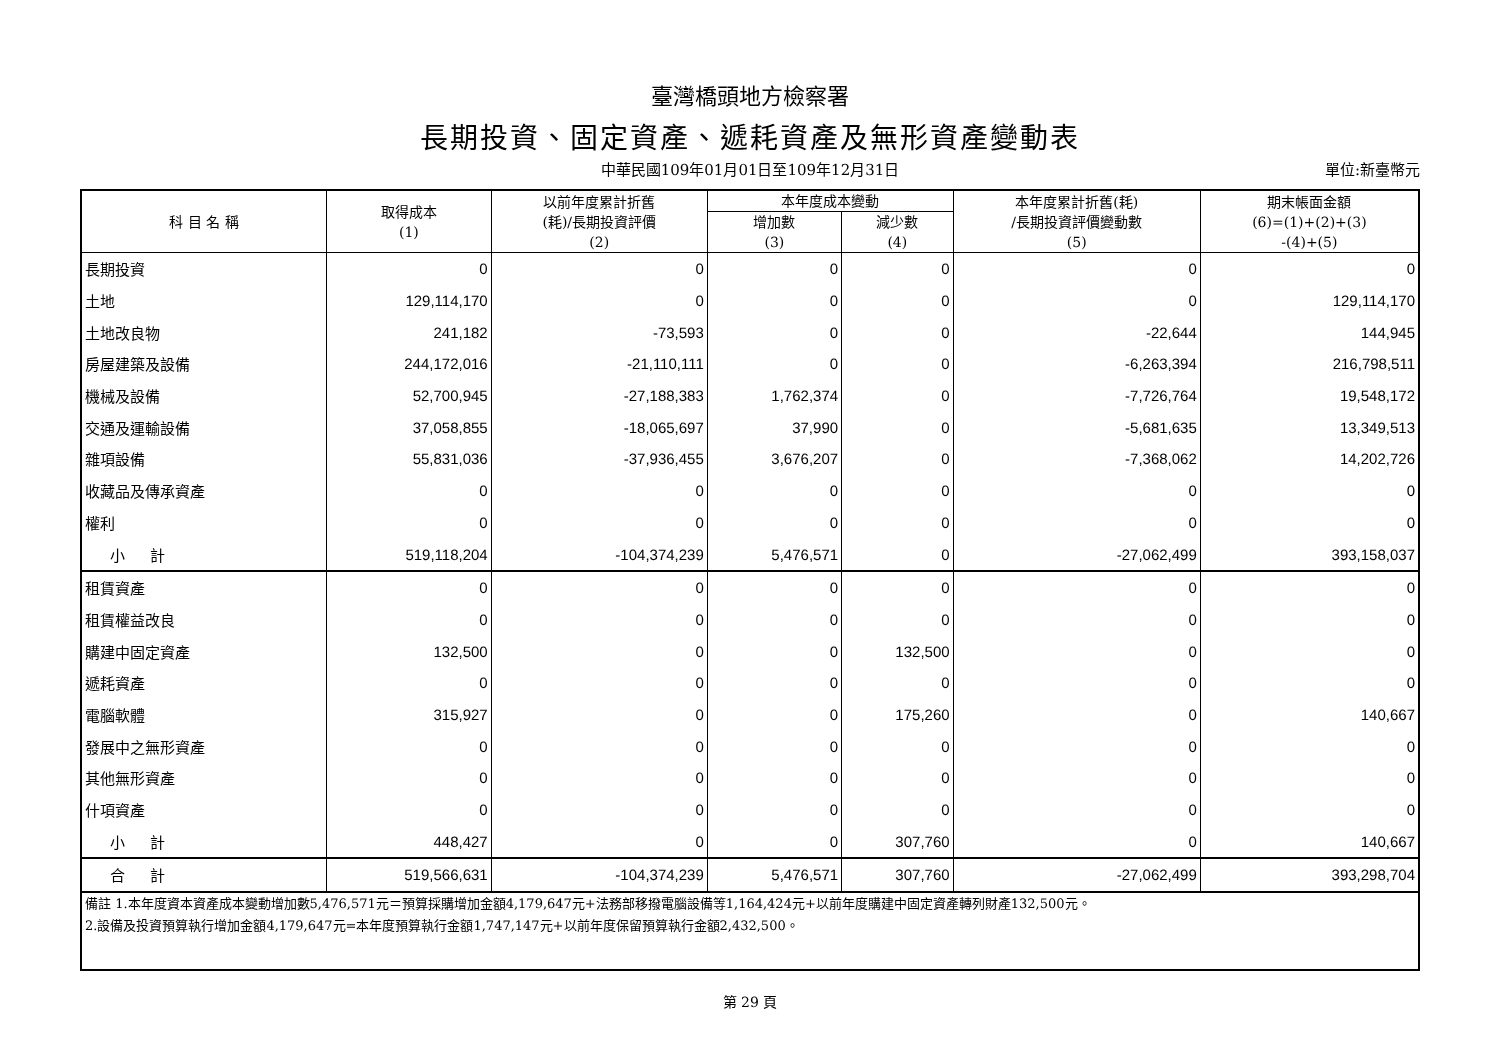臺灣橋頭地方檢察署
長期投資、固定資產、遞耗資產及無形資產變動表
中華民國109年01月01日至109年12月31日 單位:新臺幣元
| 科 目 名 稱 | 取得成本 (1) | 以前年度累計折舊 (耗)/長期投資評價 (2) | 本年度成本變動 | | 本年度累計折舊(耗) /長期投資評價變動數 (5) | 期末帳面金額 (6)=(1)+(2)+(3) -(4)+(5) |
| --- | --- | --- | --- | --- | --- | --- |
| | | | 增加數 (3) | 減少數 (4) | | |
| 長期投資 | 0 | 0 | 0 | 0 | 0 | 0 |
| 土地 | 129,114,170 | 0 | 0 | 0 | 0 | 129,114,170 |
| 土地改良物 | 241,182 | -73,593 | 0 | 0 | -22,644 | 144,945 |
| 房屋建築及設備 | 244,172,016 | -21,110,111 | 0 | 0 | -6,263,394 | 216,798,511 |
| 機械及設備 | 52,700,945 | -27,188,383 | 1,762,374 | 0 | -7,726,764 | 19,548,172 |
| 交通及運輸設備 | 37,058,855 | -18,065,697 | 37,990 | 0 | -5,681,635 | 13,349,513 |
| 雜項設備 | 55,831,036 | -37,936,455 | 3,676,207 | 0 | -7,368,062 | 14,202,726 |
| 收藏品及傳承資產 | 0 | 0 | 0 | 0 | 0 | 0 |
| 權利 | 0 | 0 | 0 | 0 | 0 | 0 |
| 小 計 | 519,118,204 | -104,374,239 | 5,476,571 | 0 | -27,062,499 | 393,158,037 |
| 租賃資產 | 0 | 0 | 0 | 0 | 0 | 0 |
| 租賃權益改良 | 0 | 0 | 0 | 0 | 0 | 0 |
| 購建中固定資產 | 132,500 | 0 | 0 | 132,500 | 0 | 0 |
| 遞耗資產 | 0 | 0 | 0 | 0 | 0 | 0 |
| 電腦軟體 | 315,927 | 0 | 0 | 175,260 | 0 | 140,667 |
| 發展中之無形資產 | 0 | 0 | 0 | 0 | 0 | 0 |
| 其他無形資產 | 0 | 0 | 0 | 0 | 0 | 0 |
| 什項資產 | 0 | 0 | 0 | 0 | 0 | 0 |
| 小 計 | 448,427 | 0 | 0 | 307,760 | 0 | 140,667 |
| 合 計 | 519,566,631 | -104,374,239 | 5,476,571 | 307,760 | -27,062,499 | 393,298,704 |
| 備註 1.本年度資本資產成本變動增加數5,476,571元＝預算採購增加金額4,179,647元+法務部移撥電腦設備等1,164,424元+以前年度購建中固定資產轉列財產132,500元。 2.設備及投資預算執行增加金額4,179,647元=本年度預算執行金額1,747,147元+以前年度保留預算執行金額2,432,500。 | | | | | | |
第 29 頁